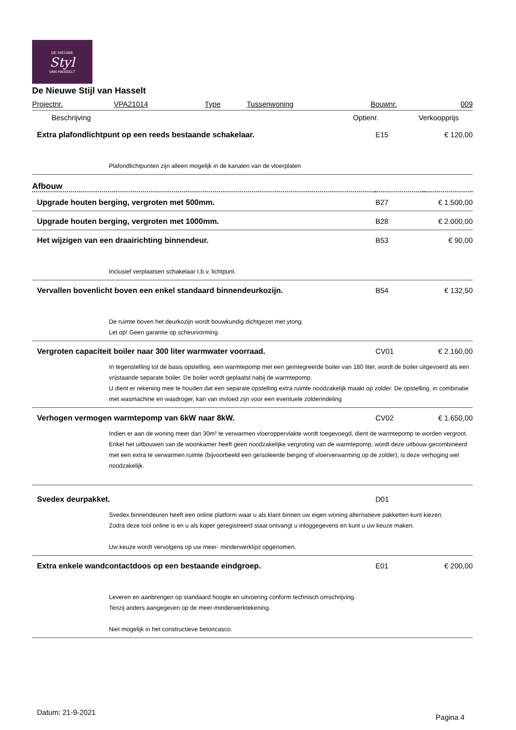DE NIEUWE
Styl
VAN HASSELT
De Nieuwe Stijl van Hasselt
| Projectnr. | VPA21014 | Type | Tussenwoning | Bouwnr. | 009 |
| Beschrijving | Optienr. | Verkoopprijs |
| --- | --- | --- |
| Extra plafondlichtpunt op een reeds bestaande schakelaar. | E15 | € 120,00 |
| Plafondlichtpunten zijn alleen mogelijk in de kanalen van de vloerplaten | | |
| Afbouw | | |
| Upgrade houten berging, vergroten met 500mm. | B27 | € 1.500,00 |
| Upgrade houten berging, vergroten met 1000mm. | B28 | € 2.000,00 |
| Het wijzigen van een draairichting binnendeur. | B53 | € 90,00 |
| Inclusief verplaatsen schakelaar t.b.v. lichtpunt. | | |
| Vervallen bovenlicht boven een enkel standaard binnendeurkozijn. | B54 | € 132,50 |
| De ruimte boven het deurkozijn wordt bouwkundig dichtgezet met ytong. Let op! Geen garantie op scheurvorming. | | |
| Vergroten capaciteit boiler naar 300 liter warmwater voorraad. | CV01 | € 2.160,00 |
| In tegenstelling tot de basis opstelling, een warmtepomp met een geïntegreerde boiler van 180 liter, wordt de boiler uitgevoerd als een vrijstaande separate boiler. De boiler wordt geplaatst nabij de warmtepomp. U dient er rekening mee te houden dat een separate opstelling extra ruimte noodzakelijk maakt op zolder. De opstelling, in combinatie met wasmachine en wasdroger, kan van invloed zijn voor een eventuele zolderindeling | | |
| Verhogen vermogen warmtepomp van 6kW naar 8kW. | CV02 | € 1.650,00 |
| Indien er aan de woning meer dan 30m² te verwarmen vloeroppervlakte wordt toegevoegd, dient de warmtepomp te worden vergroot. Enkel het uitbouwen van de woonkamer heeft geen noodzakelijke vergroting van de warmtepomp, wordt deze uitbouw gecombineerd met een extra te verwarmen ruimte (bijvoorbeeld een geïsoleerde berging of vloerverwarming op de zolder), is deze verhoging wel noodzakelijk. | | |
| Svedex deurpakket. | D01 | |
| Svedex binnendeuren heeft een online platform waar u als klant binnen uw eigen woning alternatieve pakketten kunt kiezen. Zodra deze tool online is en u als koper geregistreerd staat ontvangt u inloggegevens en kunt u uw keuze maken. Uw keuze wordt vervolgens op uw meer- minderwerklijst opgenomen. | | |
| Extra enkele wandcontactdoos op een bestaande eindgroep. | E01 | € 200,00 |
| Leveren en aanbrengen op standaard hoogte en uitvoering conform technisch omschrijving. Tenzij anders aangegeven op de meer-minderwerktekening. Niet mogelijk in het constructieve betoncasco. | | |
Datum: 21-9-2021
Pagina 4